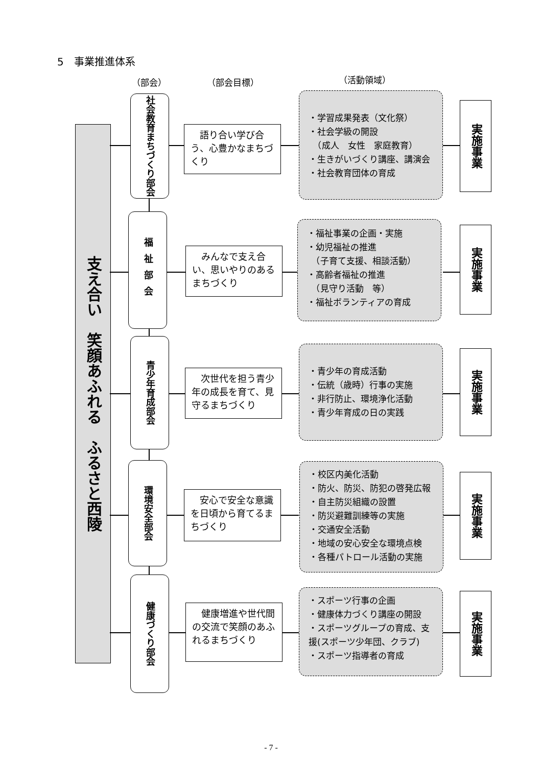5　事業推進体系
（部会） （部会目標） （活動領域）
支え合い　笑顔あふれる　ふるさと西陵
社会教育まちづくり部会
　語り合い学び合う、心豊かなまちづくり
・学習成果発表（文化祭）
・社会学級の開設
　（成人　女性　家庭教育）
・生きがいづくり講座、講演会
・社会教育団体の育成
実施事業
福祉部会
　みんなで支え合い、思いやりのあるまちづくり
・福祉事業の企画・実施
・幼児福祉の推進
　（子育て支援、相談活動）
・高齢者福祉の推進
　（見守り活動　等）
・福祉ボランティアの育成
実施事業
青少年育成部会
　次世代を担う青少年の成長を育て、見守るまちづくり
・青少年の育成活動
・伝統（歳時）行事の実施
・非行防止、環境浄化活動
・青少年育成の日の実践
実施事業
環境安全部会
　安心で安全な意識を日頃から育てるまちづくり
・校区内美化活動
・防火、防災、防犯の啓発広報
・自主防災組織の設置
・防災避難訓練等の実施
・交通安全活動
・地域の安心安全な環境点検
・各種パトロール活動の実施
実施事業
健康づくり部会
　健康増進や世代間の交流で笑顔のあふれるまちづくり
・スポーツ行事の企画
・健康体力づくり講座の開設
・スポーツグループの育成、支援(スポーツ少年団、クラブ)
・スポーツ指導者の育成
実施事業
- 7 -